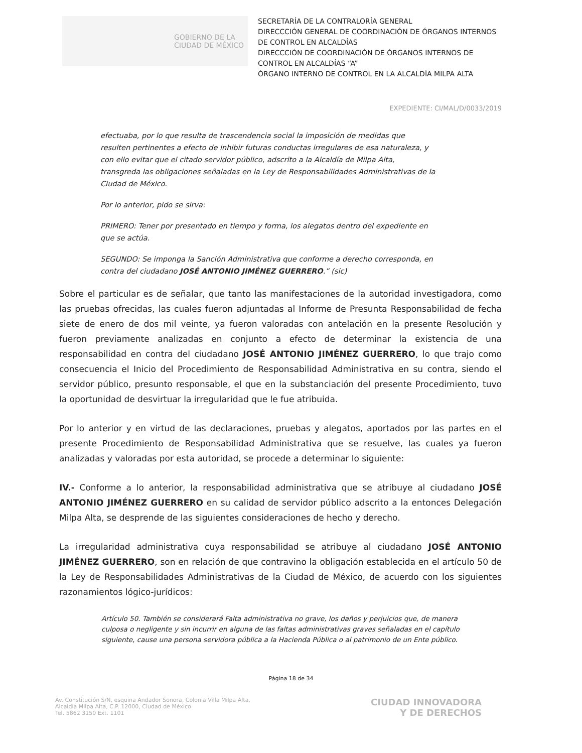GOBIERNO DE LA
CIUDAD DE MÉXICO
SECRETARÍA DE LA CONTRALORÍA GENERAL
DIRECCCIÓN GENERAL DE COORDINACIÓN DE ÓRGANOS INTERNOS DE CONTROL EN ALCALDÍAS
DIRECCCIÓN DE COORDINACIÓN DE ÓRGANOS INTERNOS DE CONTROL EN ALCALDÍAS “A”
ÓRGANO INTERNO DE CONTROL EN LA ALCALDÍA MILPA ALTA
EXPEDIENTE: CI/MAL/D/0033/2019
efectuaba, por lo que resulta de trascendencia social la imposición de medidas que resulten pertinentes a efecto de inhibir futuras conductas irregulares de esa naturaleza, y con ello evitar que el citado servidor público, adscrito a la Alcaldía de Milpa Alta, transgreda las obligaciones señaladas en la Ley de Responsabilidades Administrativas de la Ciudad de México.
Por lo anterior, pido se sirva:
PRIMERO: Tener por presentado en tiempo y forma, los alegatos dentro del expediente en que se actúa.
SEGUNDO: Se imponga la Sanción Administrativa que conforme a derecho corresponda, en contra del ciudadano JOSÉ ANTONIO JIMÉNEZ GUERRERO.” (sic)
Sobre el particular es de señalar, que tanto las manifestaciones de la autoridad investigadora, como las pruebas ofrecidas, las cuales fueron adjuntadas al Informe de Presunta Responsabilidad de fecha siete de enero de dos mil veinte, ya fueron valoradas con antelación en la presente Resolución y fueron previamente analizadas en conjunto a efecto de determinar la existencia de una responsabilidad en contra del ciudadano JOSÉ ANTONIO JIMÉNEZ GUERRERO, lo que trajo como consecuencia el Inicio del Procedimiento de Responsabilidad Administrativa en su contra, siendo el servidor público, presunto responsable, el que en la substanciación del presente Procedimiento, tuvo la oportunidad de desvirtuar la irregularidad que le fue atribuida.
Por lo anterior y en virtud de las declaraciones, pruebas y alegatos, aportados por las partes en el presente Procedimiento de Responsabilidad Administrativa que se resuelve, las cuales ya fueron analizadas y valoradas por esta autoridad, se procede a determinar lo siguiente:
IV.- Conforme a lo anterior, la responsabilidad administrativa que se atribuye al ciudadano JOSÉ ANTONIO JIMÉNEZ GUERRERO en su calidad de servidor público adscrito a la entonces Delegación Milpa Alta, se desprende de las siguientes consideraciones de hecho y derecho.
La irregularidad administrativa cuya responsabilidad se atribuye al ciudadano JOSÉ ANTONIO JIMÉNEZ GUERRERO, son en relación de que contravino la obligación establecida en el artículo 50 de la Ley de Responsabilidades Administrativas de la Ciudad de México, de acuerdo con los siguientes razonamientos lógico-jurídicos:
Artículo 50. También se considerará Falta administrativa no grave, los daños y perjuicios que, de manera culposa o negligente y sin incurrir en alguna de las faltas administrativas graves señaladas en el capítulo siguiente, cause una persona servidora pública a la Hacienda Pública o al patrimonio de un Ente público.
Página 18 de 34
Av. Constitución S/N, esquina Andador Sonora, Colonia Villa Milpa Alta,
Alcaldía Milpa Alta, C.P. 12000, Ciudad de México
Tel. 5862 3150 Ext. 1101
CIUDAD INNOVADORA
Y DE DERECHOS